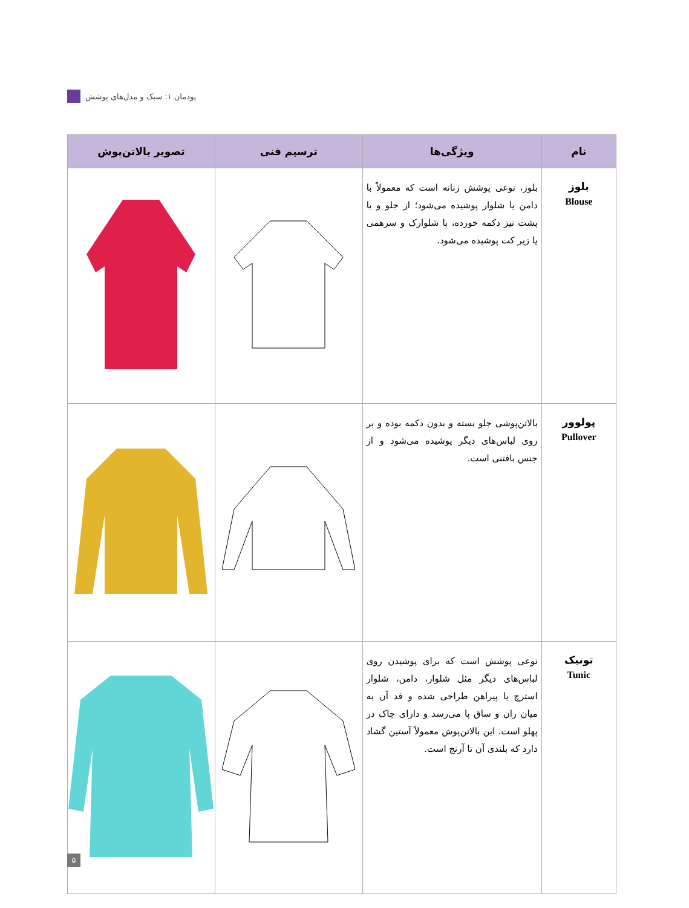پودمان ۱: سبک و مدل‌های پوشش
| نام | ویژگی‌ها | ترسیم فنی | تصویر بالاتن‌پوش |
| --- | --- | --- | --- |
| بلوز Blouse | بلوز، نوعی پوشش زنانه است که معمولاً با دامن یا شلوار پوشیده می‌شود؛ از جلو و یا پشت نیز دکمه خورده، با شلوارک و سرهمی یا زیر کت پوشیده می‌شود. | | |
| پولوور Pullover | بالاتن‌پوشی جلو بسته و بدون دکمه بوده و بر روی لباس‌های دیگر پوشیده می‌شود و از جنس بافتنی است. | | |
| تونیک Tunic | نوعی پوشش است که برای پوشیدن روی لباس‌های دیگر مثل شلوار، دامن، شلوار استرچ یا پیراهن طراحی شده و قد آن به میان ران و ساق پا می‌رسد و دارای چاک در پهلو است. این بالاتن‌پوش معمولاً آستین گشاد دارد که بلندی آن تا آرنج است. | | |
۵